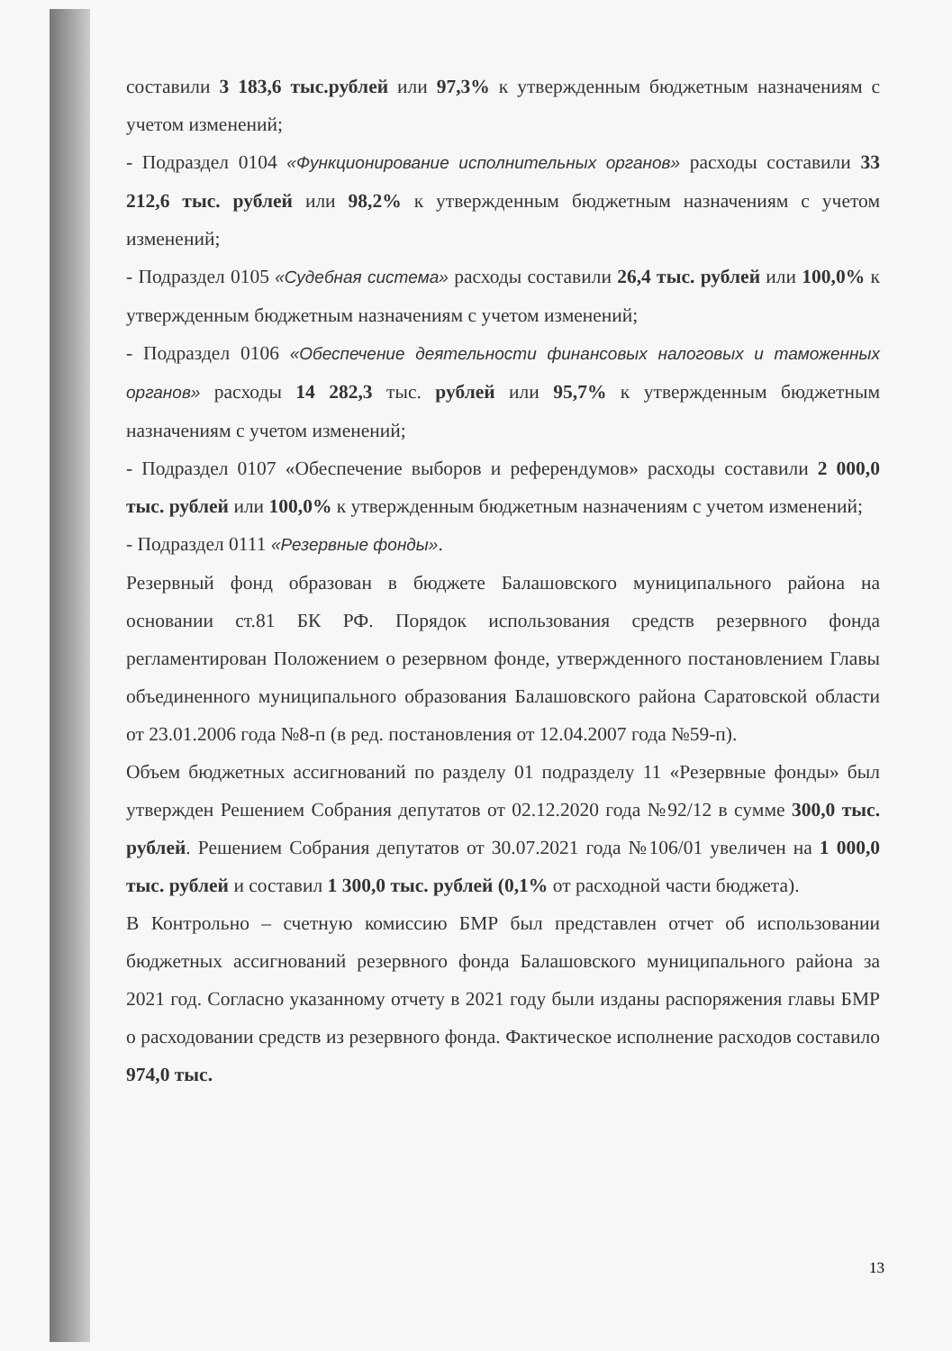составили 3 183,6 тыс.рублей или 97,3% к утвержденным бюджетным назначениям с учетом изменений;
- Подраздел 0104 «Функционирование исполнительных органов» расходы составили 33 212,6 тыс. рублей или 98,2% к утвержденным бюджетным назначениям с учетом изменений;
- Подраздел 0105 «Судебная система» расходы составили 26,4 тыс. рублей или 100,0% к утвержденным бюджетным назначениям с учетом изменений;
- Подраздел 0106 «Обеспечение деятельности финансовых налоговых и таможенных органов» расходы 14 282,3 тыс. рублей или 95,7% к утвержденным бюджетным назначениям с учетом изменений;
- Подраздел 0107 «Обеспечение выборов и референдумов» расходы составили 2 000,0 тыс. рублей или 100,0% к утвержденным бюджетным назначениям с учетом изменений;
- Подраздел 0111 «Резервные фонды».
Резервный фонд образован в бюджете Балашовского муниципального района на основании ст.81 БК РФ. Порядок использования средств резервного фонда регламентирован Положением о резервном фонде, утвержденного постановлением Главы объединенного муниципального образования Балашовского района Саратовской области от 23.01.2006 года №8-п (в ред. постановления от 12.04.2007 года №59-п).
Объем бюджетных ассигнований по разделу 01 подразделу 11 «Резервные фонды» был утвержден Решением Собрания депутатов от 02.12.2020 года №92/12 в сумме 300,0 тыс. рублей. Решением Собрания депутатов от 30.07.2021 года №106/01 увеличен на 1 000,0 тыс. рублей и составил 1 300,0 тыс. рублей (0,1% от расходной части бюджета).
В Контрольно – счетную комиссию БМР был представлен отчет об использовании бюджетных ассигнований резервного фонда Балашовского муниципального района за 2021 год. Согласно указанному отчету в 2021 году были изданы распоряжения главы БМР о расходовании средств из резервного фонда. Фактическое исполнение расходов составило 974,0 тыс.
13